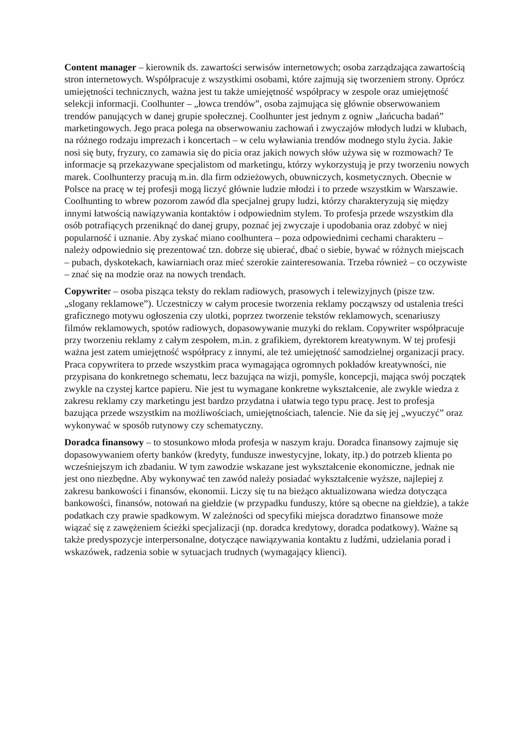Content manager – kierownik ds. zawartości serwisów internetowych; osoba zarządzająca zawartością stron internetowych. Współpracuje z wszystkimi osobami, które zajmują się tworzeniem strony. Oprócz umiejętności technicznych, ważna jest tu także umiejętność współpracy w zespole oraz umiejętność selekcji informacji. Coolhunter – „łowca trendów”, osoba zajmująca się głównie obserwowaniem trendów panujących w danej grupie społecznej. Coolhunter jest jednym z ogniw „łańcucha badań” marketingowych. Jego praca polega na obserwowaniu zachowań i zwyczajów młodych ludzi w klubach, na różnego rodzaju imprezach i koncertach – w celu wyławiania trendów modnego stylu życia. Jakie nosi się buty, fryzury, co zamawia się do picia oraz jakich nowych słów używa się w rozmowach? Te informacje są przekazywane specjalistom od marketingu, którzy wykorzystują je przy tworzeniu nowych marek. Coolhunterzy pracują m.in. dla firm odzieżowych, obuwniczych, kosmetycznych. Obecnie w Polsce na pracę w tej profesji mogą liczyć głównie ludzie młodzi i to przede wszystkim w Warszawie. Coolhunting to wbrew pozorom zawód dla specjalnej grupy ludzi, którzy charakteryzują się między innymi łatwością nawiązywania kontaktów i odpowiednim stylem. To profesja przede wszystkim dla osób potrafiących przeniknąć do danej grupy, poznać jej zwyczaje i upodobania oraz zdobyć w niej popularność i uznanie. Aby zyskać miano coolhuntera – poza odpowiednimi cechami charakteru – należy odpowiednio się prezentować tzn. dobrze się ubierać, dbać o siebie, bywać w różnych miejscach – pubach, dyskotekach, kawiarniach oraz mieć szerokie zainteresowania. Trzeba również – co oczywiste – znać się na modzie oraz na nowych trendach.
Copywriter – osoba pisząca teksty do reklam radiowych, prasowych i telewizyjnych (pisze tzw. „slogany reklamowe”). Uczestniczy w całym procesie tworzenia reklamy począwszy od ustalenia treści graficznego motywu ogłoszenia czy ulotki, poprzez tworzenie tekstów reklamowych, scenariuszy filmów reklamowych, spotów radiowych, dopasowywanie muzyki do reklam. Copywriter współpracuje przy tworzeniu reklamy z całym zespołem, m.in. z grafikiem, dyrektorem kreatywnym. W tej profesji ważna jest zatem umiejętność współpracy z innymi, ale też umiejętność samodzielnej organizacji pracy. Praca copywritera to przede wszystkim praca wymagająca ogromnych pokładów kreatywności, nie przypisana do konkretnego schematu, lecz bazująca na wizji, pomyśle, koncepcji, mająca swój początek zwykle na czystej kartce papieru. Nie jest tu wymagane konkretne wykształcenie, ale zwykle wiedza z zakresu reklamy czy marketingu jest bardzo przydatna i ułatwia tego typu pracę. Jest to profesja bazująca przede wszystkim na możliwościach, umiejętnościach, talencie. Nie da się jej „wyuczyć” oraz wykonywać w sposób rutynowy czy schematyczny.
Doradca finansowy – to stosunkowo młoda profesja w naszym kraju. Doradca finansowy zajmuje się dopasowywaniem oferty banków (kredyty, fundusze inwestycyjne, lokaty, itp.) do potrzeb klienta po wcześniejszym ich zbadaniu. W tym zawodzie wskazane jest wykształcenie ekonomiczne, jednak nie jest ono niezbędne. Aby wykonywać ten zawód należy posiadać wykształcenie wyższe, najlepiej z zakresu bankowości i finansów, ekonomii. Liczy się tu na bieżąco aktualizowana wiedza dotycząca bankowości, finansów, notowań na giełdzie (w przypadku funduszy, które są obecne na giełdzie), a także podatkach czy prawie spadkowym. W zależności od specyfiki miejsca doradztwo finansowe może wiązać się z zawężeniem ścieżki specjalizacji (np. doradca kredytowy, doradca podatkowy). Ważne są także predyspozycje interpersonalne, dotyczące nawiązywania kontaktu z ludźmi, udzielania porad i wskazówek, radzenia sobie w sytuacjach trudnych (wymagający klienci).